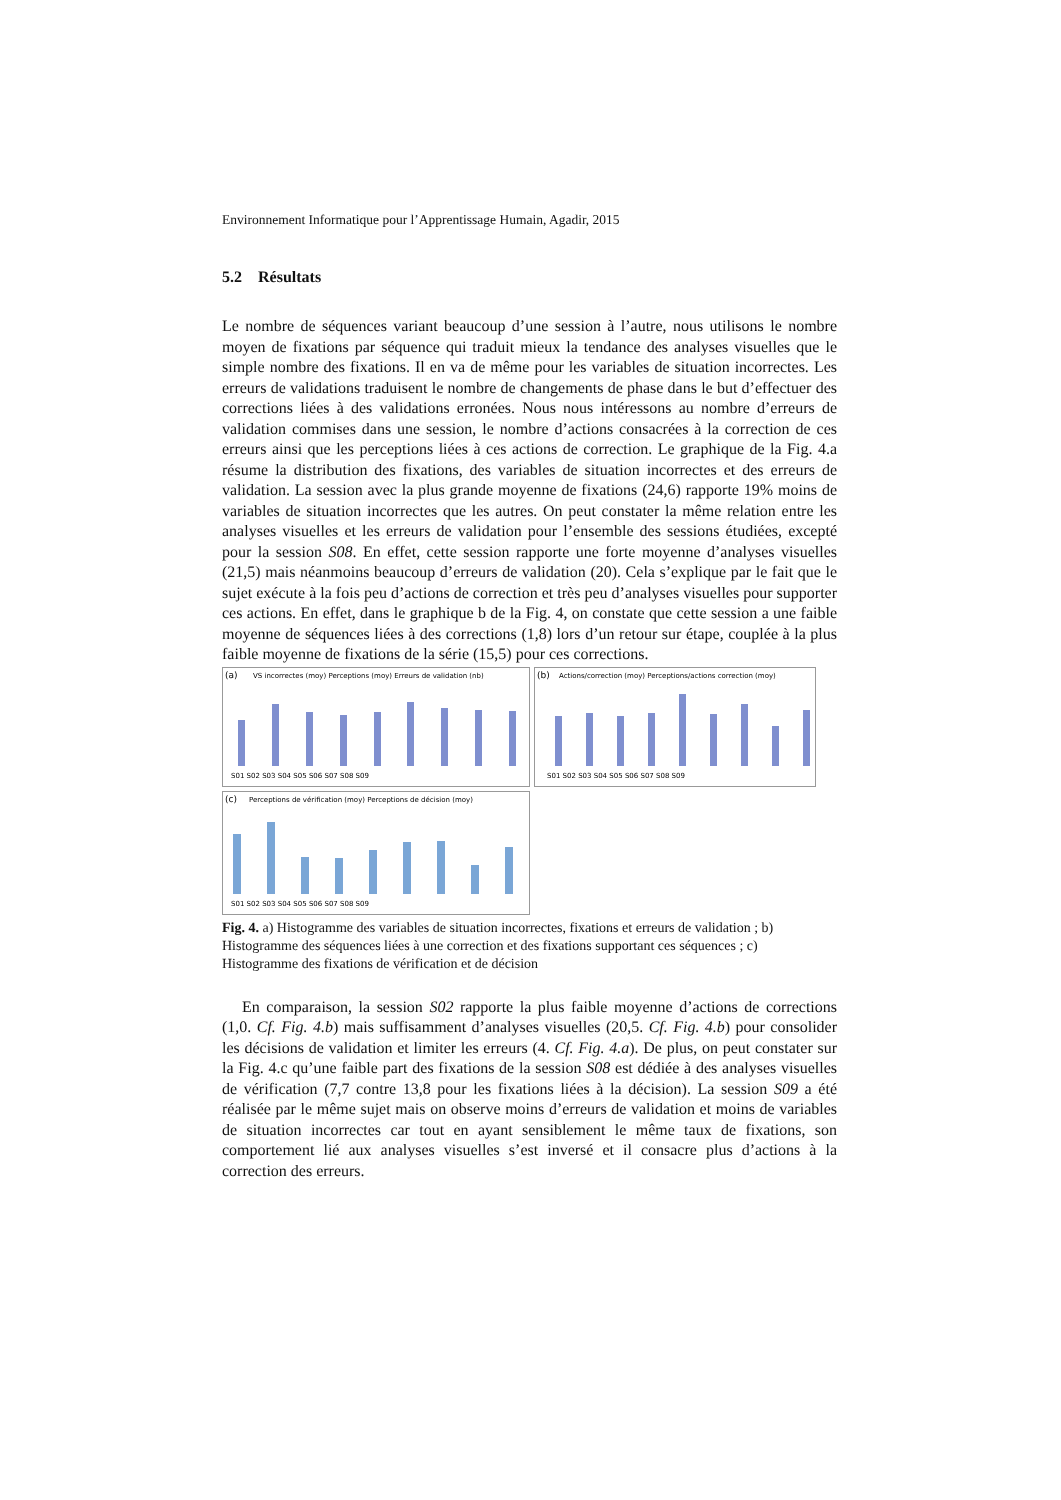Environnement Informatique pour l’Apprentissage Humain, Agadir, 2015
5.2 Résultats
Le nombre de séquences variant beaucoup d’une session à l’autre, nous utilisons le nombre moyen de fixations par séquence qui traduit mieux la tendance des analyses visuelles que le simple nombre des fixations. Il en va de même pour les variables de situation incorrectes. Les erreurs de validations traduisent le nombre de changements de phase dans le but d’effectuer des corrections liées à des validations erronées. Nous nous intéressons au nombre d’erreurs de validation commises dans une session, le nombre d’actions consacrées à la correction de ces erreurs ainsi que les perceptions liées à ces actions de correction. Le graphique de la Fig. 4.a résume la distribution des fixations, des variables de situation incorrectes et des erreurs de validation. La session avec la plus grande moyenne de fixations (24,6) rapporte 19% moins de variables de situation incorrectes que les autres. On peut constater la même relation entre les analyses visuelles et les erreurs de validation pour l’ensemble des sessions étudiées, excepté pour la session S08. En effet, cette session rapporte une forte moyenne d’analyses visuelles (21,5) mais néanmoins beaucoup d’erreurs de validation (20). Cela s’explique par le fait que le sujet exécute à la fois peu d’actions de correction et très peu d’analyses visuelles pour supporter ces actions. En effet, dans le graphique b de la Fig. 4, on constate que cette session a une faible moyenne de séquences liées à des corrections (1,8) lors d’un retour sur étape, couplée à la plus faible moyenne de fixations de la série (15,5) pour ces corrections.
(a)
VS incorrectes (moy) Perceptions (moy) Erreurs de validation (nb)
S01 S02 S03 S04 S05 S06 S07 S08 S09
(b)
Actions/correction (moy) Perceptions/actions correction (moy)
S01 S02 S03 S04 S05 S06 S07 S08 S09
(c)
Perceptions de vérification (moy) Perceptions de décision (moy)
S01 S02 S03 S04 S05 S06 S07 S08 S09
Fig. 4. a) Histogramme des variables de situation incorrectes, fixations et erreurs de validation ; b) Histogramme des séquences liées à une correction et des fixations supportant ces séquences ; c) Histogramme des fixations de vérification et de décision
En comparaison, la session S02 rapporte la plus faible moyenne d’actions de corrections (1,0. Cf. Fig. 4.b) mais suffisamment d’analyses visuelles (20,5. Cf. Fig. 4.b) pour consolider les décisions de validation et limiter les erreurs (4. Cf. Fig. 4.a). De plus, on peut constater sur la Fig. 4.c qu’une faible part des fixations de la session S08 est dédiée à des analyses visuelles de vérification (7,7 contre 13,8 pour les fixations liées à la décision). La session S09 a été réalisée par le même sujet mais on observe moins d’erreurs de validation et moins de variables de situation incorrectes car tout en ayant sensiblement le même taux de fixations, son comportement lié aux analyses visuelles s’est inversé et il consacre plus d’actions à la correction des erreurs.